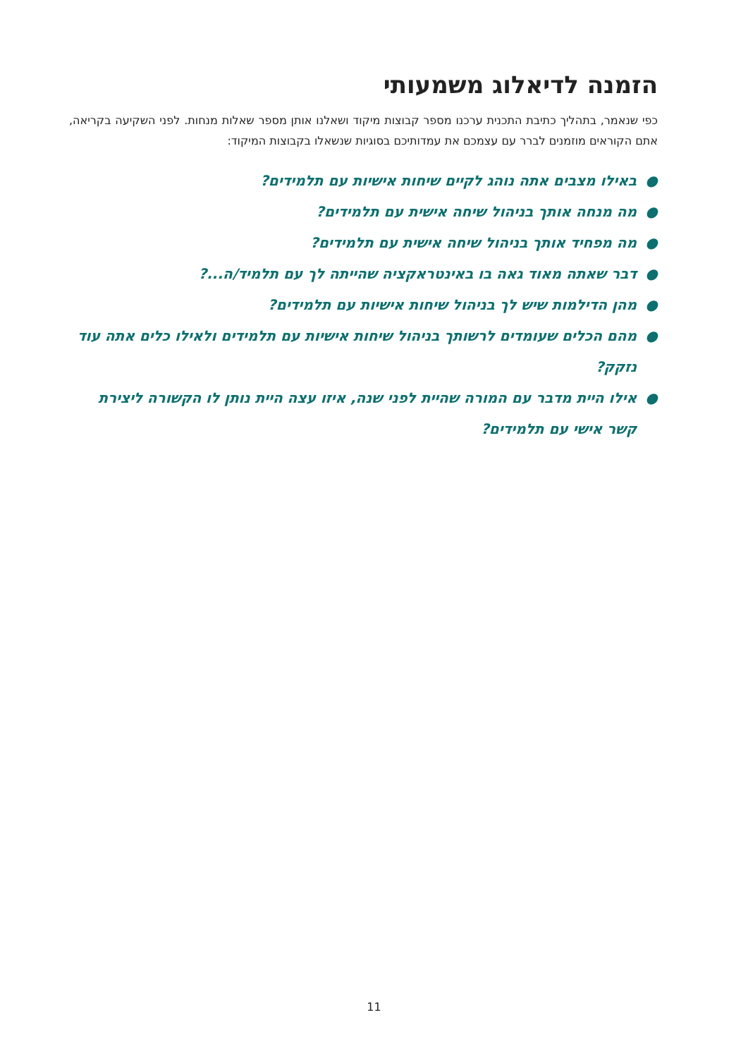הזמנה לדיאלוג משמעותי
כפי שנאמר, בתהליך כתיבת התכנית ערכנו מספר קבוצות מיקוד ושאלנו אותן מספר שאלות מנחות. לפני השקיעה בקריאה, אתם הקוראים מוזמנים לברר עם עצמכם את עמדותיכם בסוגיות שנשאלו בקבוצות המיקוד:
● באילו מצבים אתה נוהג לקיים שיחות אישיות עם תלמידים?
● מה מנחה אותך בניהול שיחה אישית עם תלמידים?
● מה מפחיד אותך בניהול שיחה אישית עם תלמידים?
● דבר שאתה מאוד גאה בו באינטראקציה שהייתה לך עם תלמיד/ה...?
● מהן הדילמות שיש לך בניהול שיחות אישיות עם תלמידים?
● מהם הכלים שעומדים לרשותך בניהול שיחות אישיות עם תלמידים ולאילו כלים אתה עוד נזקק?
● אילו היית מדבר עם המורה שהיית לפני שנה, איזו עצה היית נותן לו הקשורה ליצירת קשר אישי עם תלמידים?
11